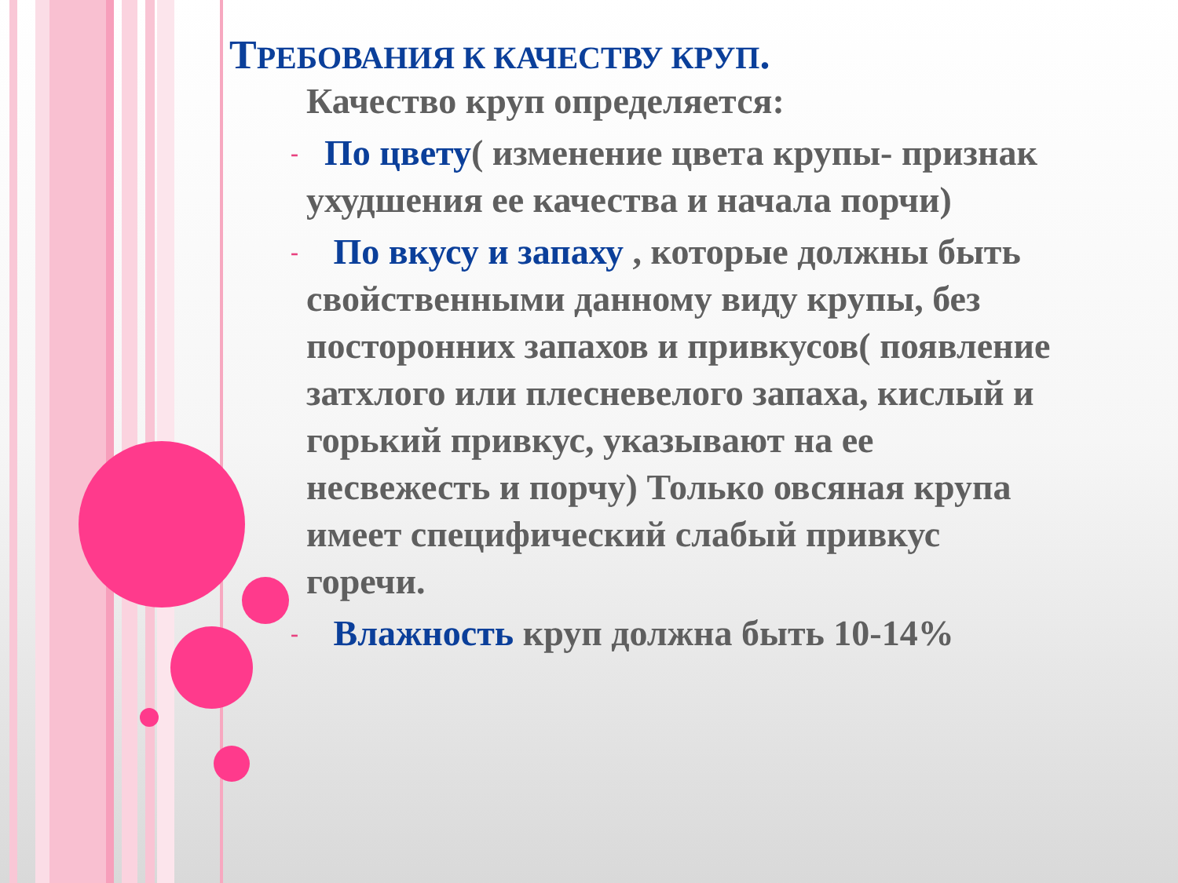ТРЕБОВАНИЯ К КАЧЕСТВУ КРУП.
Качество круп определяется:
- По цвету( изменение цвета крупы- признак ухудшения ее качества и начала порчи)
- По вкусу и запаху , которые должны быть свойственными данному виду крупы, без посторонних запахов и привкусов( появление затхлого или плесневелого запаха, кислый и горький привкус, указывают на ее несвежесть и порчу) Только овсяная крупа имеет специфический слабый привкус горечи.
- Влажность круп должна быть 10-14%